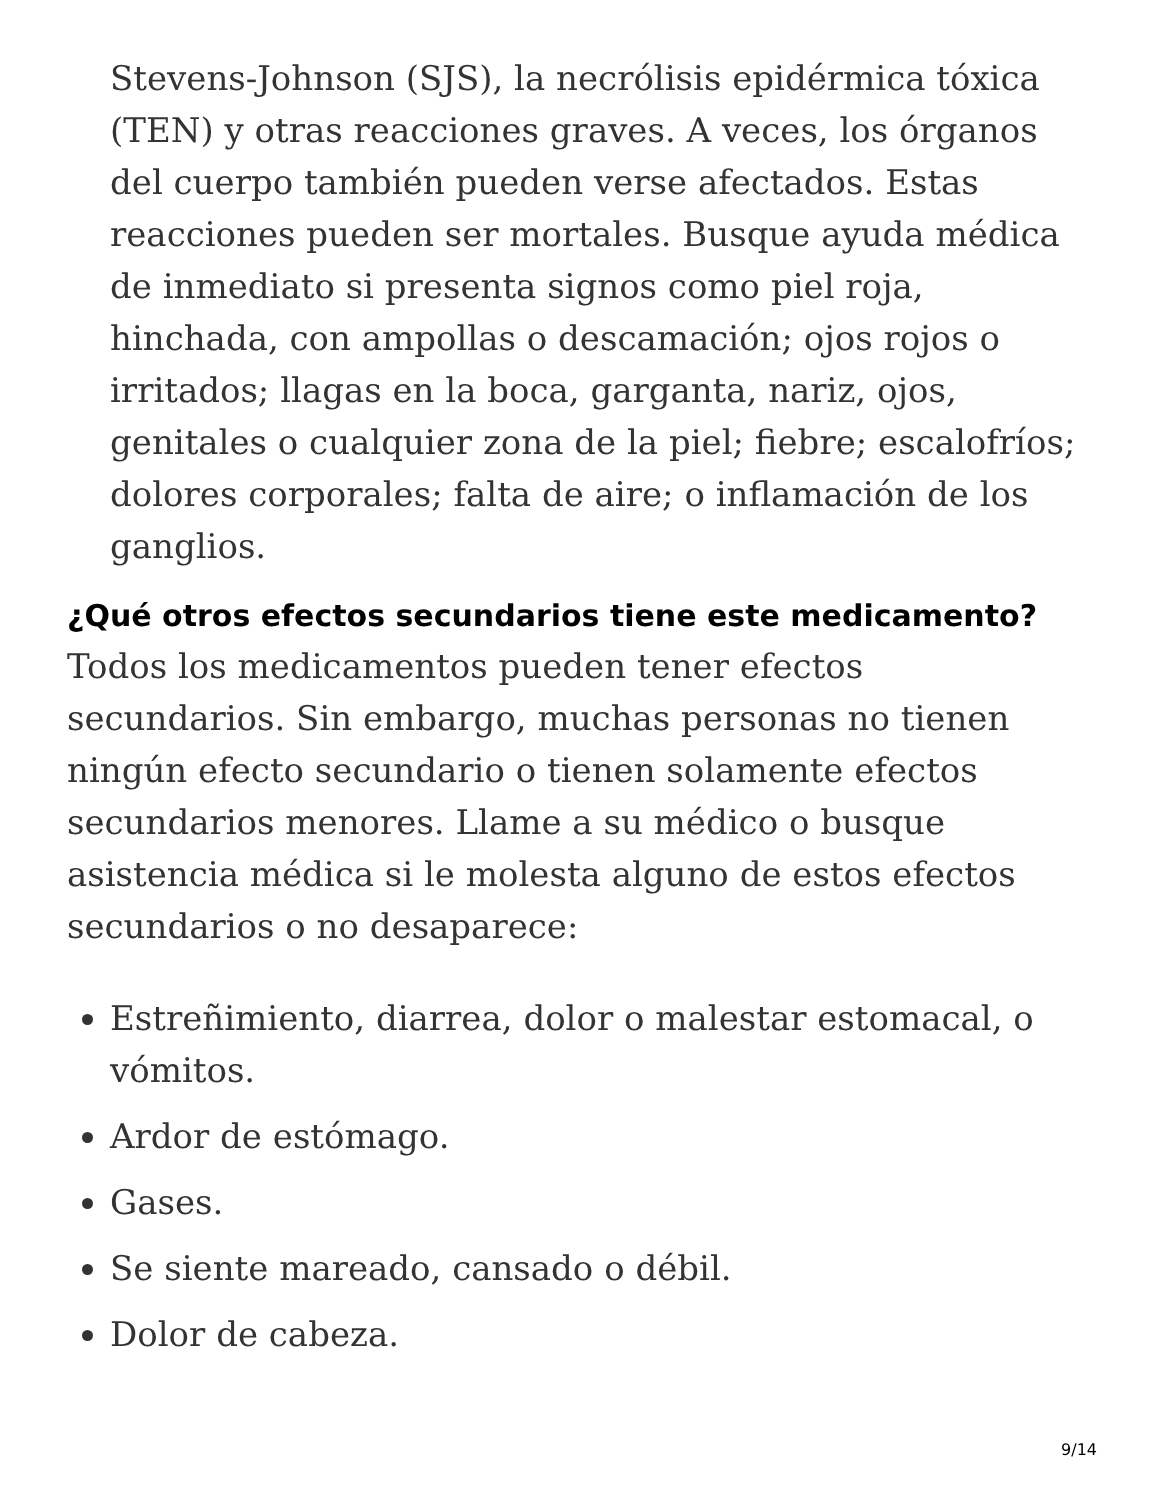Stevens-Johnson (SJS), la necrólisis epidérmica tóxica (TEN) y otras reacciones graves. A veces, los órganos del cuerpo también pueden verse afectados. Estas reacciones pueden ser mortales. Busque ayuda médica de inmediato si presenta signos como piel roja, hinchada, con ampollas o descamación; ojos rojos o irritados; llagas en la boca, garganta, nariz, ojos, genitales o cualquier zona de la piel; fiebre; escalofríos; dolores corporales; falta de aire; o inflamación de los ganglios.
¿Qué otros efectos secundarios tiene este medicamento?
Todos los medicamentos pueden tener efectos secundarios. Sin embargo, muchas personas no tienen ningún efecto secundario o tienen solamente efectos secundarios menores. Llame a su médico o busque asistencia médica si le molesta alguno de estos efectos secundarios o no desaparece:
Estreñimiento, diarrea, dolor o malestar estomacal, o vómitos.
Ardor de estómago.
Gases.
Se siente mareado, cansado o débil.
Dolor de cabeza.
9/14